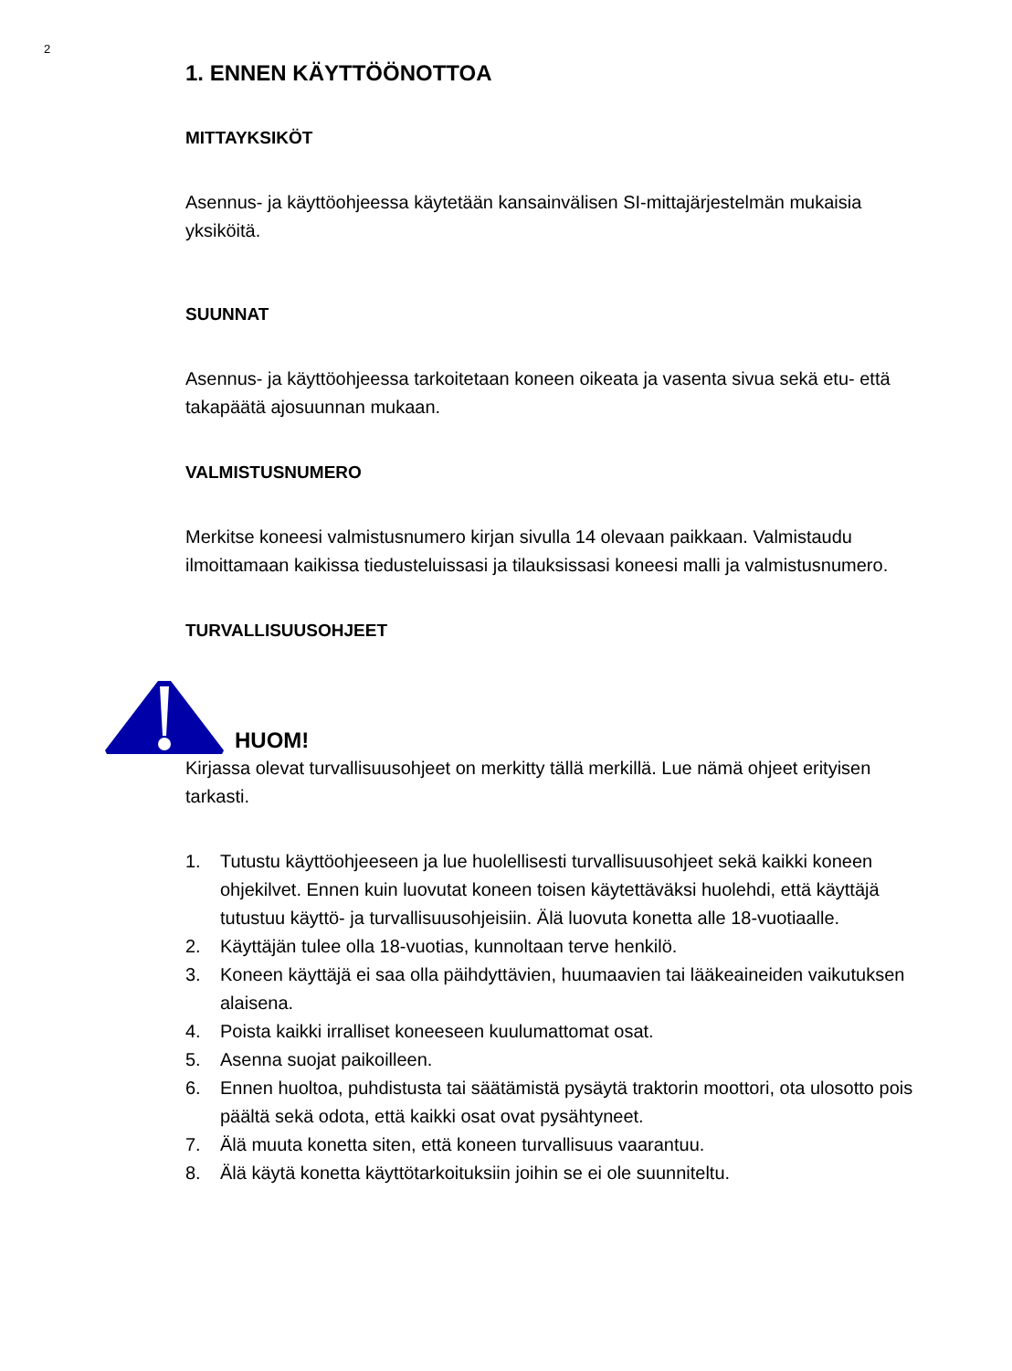2
1. ENNEN KÄYTTÖÖNOTTOA
MITTAYKSIKÖT
Asennus- ja käyttöohjeessa käytetään kansainvälisen SI-mittajärjestelmän mukaisia yksiköitä.
SUUNNAT
Asennus- ja käyttöohjeessa tarkoitetaan koneen oikeata ja vasenta sivua sekä etu- että takapäätä ajosuunnan mukaan.
VALMISTUSNUMERO
Merkitse koneesi valmistusnumero kirjan sivulla 14 olevaan paikkaan. Valmistaudu ilmoittamaan kaikissa tiedusteluissasi ja tilauksissasi koneesi malli ja valmistusnumero.
TURVALLISUUSOHJEET
HUOM!
Kirjassa olevat turvallisuusohjeet on merkitty tällä merkillä. Lue nämä ohjeet erityisen tarkasti.
1. Tutustu käyttöohjeeseen ja lue huolellisesti turvallisuusohjeet sekä kaikki koneen ohjekilvet. Ennen kuin luovutat koneen toisen käytettäväksi huolehdi, että käyttäjä tutustuu käyttö- ja turvallisuusohjeisiin. Älä luovuta konetta alle 18-vuotiaalle.
2. Käyttäjän tulee olla 18-vuotias, kunnoltaan terve henkilö.
3. Koneen käyttäjä ei saa olla päihdyttävien, huumaavien tai lääkeaineiden vaikutuksen alaisena.
4. Poista kaikki irralliset koneeseen kuulumattomat osat.
5. Asenna suojat paikoilleen.
6. Ennen huoltoa, puhdistusta tai säätämistä pysäytä traktorin moottori, ota ulosotto pois päältä sekä odota, että kaikki osat ovat pysähtyneet.
7. Älä muuta konetta siten, että koneen turvallisuus vaarantuu.
8. Älä käytä konetta käyttötarkoituksiin joihin se ei ole suunniteltu.